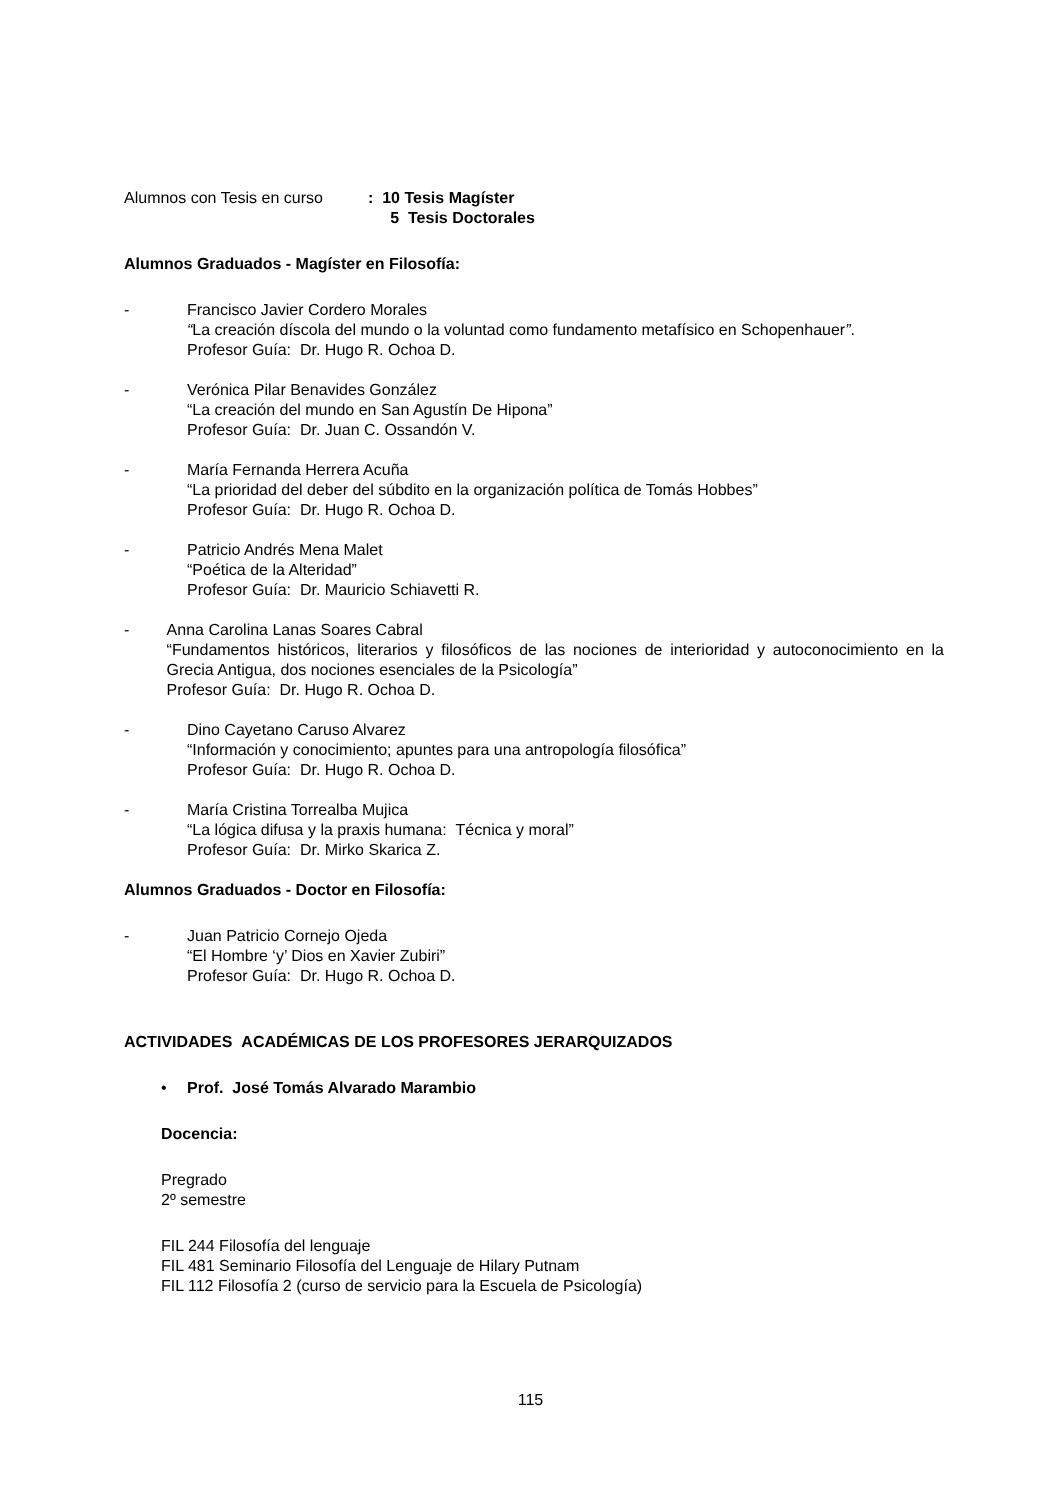Alumnos con Tesis en curso: 10 Tesis Magíster
5 Tesis Doctorales
Alumnos Graduados - Magíster en Filosofía:
- Francisco Javier Cordero Morales
“La creación díscola del mundo o la voluntad como fundamento metafísico en Schopenhauer”.
Profesor Guía: Dr. Hugo R. Ochoa D.
- Verónica Pilar Benavides González
“La creación del mundo en San Agustín De Hipona”
Profesor Guía: Dr. Juan C. Ossandón V.
- María Fernanda Herrera Acuña
“La prioridad del deber del súbdito en la organización política de Tomás Hobbes”
Profesor Guía: Dr. Hugo R. Ochoa D.
- Patricio Andrés Mena Malet
“Poética de la Alteridad”
Profesor Guía: Dr. Mauricio Schiavetti R.
- Anna Carolina Lanas Soares Cabral
“Fundamentos históricos, literarios y filosóficos de las nociones de interioridad y autoconocimiento en la Grecia Antigua, dos nociones esenciales de la Psicología”
Profesor Guía: Dr. Hugo R. Ochoa D.
- Dino Cayetano Caruso Alvarez
“Información y conocimiento; apuntes para una antropología filosófica”
Profesor Guía: Dr. Hugo R. Ochoa D.
- María Cristina Torrealba Mujica
“La lógica difusa y la praxis humana: Técnica y moral”
Profesor Guía: Dr. Mirko Skarica Z.
Alumnos Graduados - Doctor en Filosofía:
- Juan Patricio Cornejo Ojeda
“El Hombre ‘y’ Dios en Xavier Zubiri”
Profesor Guía: Dr. Hugo R. Ochoa D.
ACTIVIDADES ACADÉMICAS DE LOS PROFESORES JERARQUIZADOS
• Prof. José Tomás Alvarado Marambio
Docencia:
Pregrado
2º semestre
FIL 244 Filosofía del lenguaje
FIL 481 Seminario Filosofía del Lenguaje de Hilary Putnam
FIL 112 Filosofía 2 (curso de servicio para la Escuela de Psicología)
115